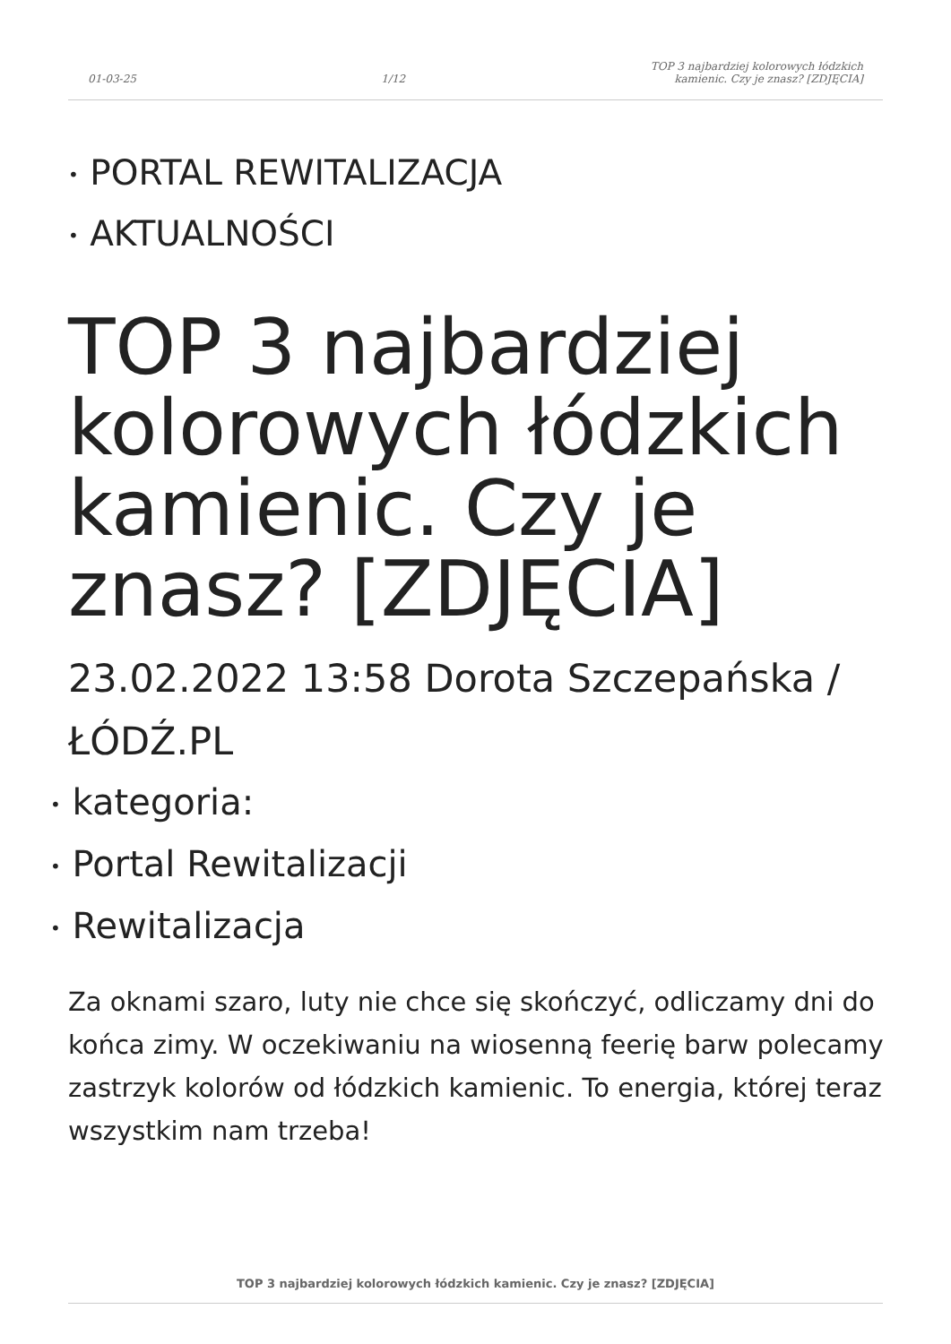01-03-25 1/12 TOP 3 najbardziej kolorowych łódzkich
kamienic. Czy je znasz? [ZDJĘCIA]
• PORTAL REWITALIZACJA
• AKTUALNOŚCI
TOP 3 najbardziej kolorowych łódzkich kamienic. Czy je znasz? [ZDJĘCIA]
23.02.2022 13:58 Dorota Szczepańska / ŁÓDŹ.PL
• kategoria:
• Portal Rewitalizacji
• Rewitalizacja
Za oknami szaro, luty nie chce się skończyć, odliczamy dni do końca zimy. W oczekiwaniu na wiosenną feerię barw polecamy zastrzyk kolorów od łódzkich kamienic. To energia, której teraz wszystkim nam trzeba!
TOP 3 najbardziej kolorowych łódzkich kamienic. Czy je znasz? [ZDJĘCIA]